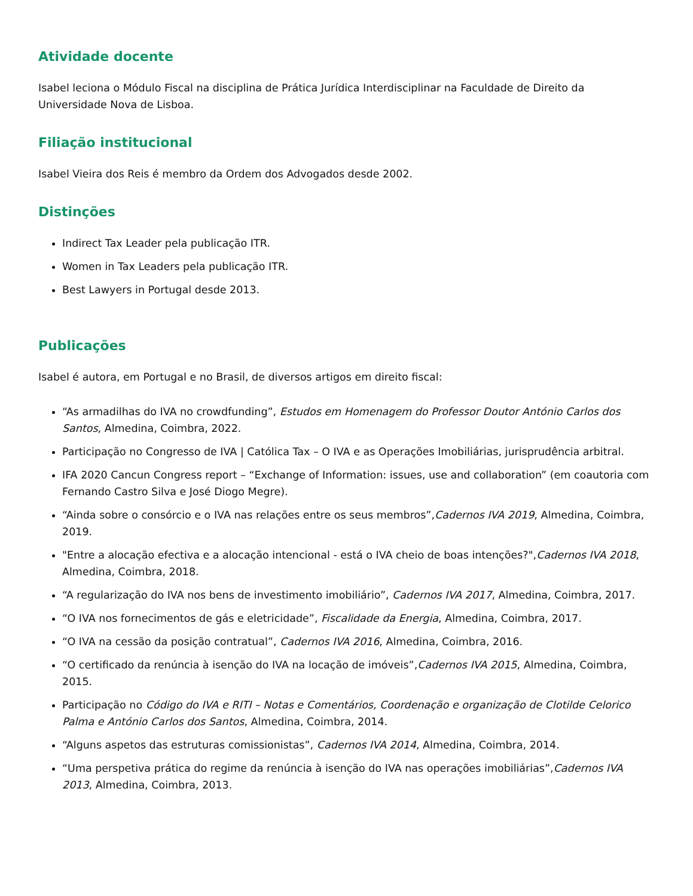Atividade docente
Isabel leciona o Módulo Fiscal na disciplina de Prática Jurídica Interdisciplinar na Faculdade de Direito da Universidade Nova de Lisboa.
Filiação institucional
Isabel Vieira dos Reis é membro da Ordem dos Advogados desde 2002.
Distinções
Indirect Tax Leader pela publicação ITR.
Women in Tax Leaders pela publicação ITR.
Best Lawyers in Portugal desde 2013.
Publicações
Isabel é autora, em Portugal e no Brasil, de diversos artigos em direito fiscal:
“As armadilhas do IVA no crowdfunding”, Estudos em Homenagem do Professor Doutor António Carlos dos Santos, Almedina, Coimbra, 2022.
Participação no Congresso de IVA | Católica Tax – O IVA e as Operações Imobiliárias, jurisprudência arbitral.
IFA 2020 Cancun Congress report – “Exchange of Information: issues, use and collaboration” (em coautoria com Fernando Castro Silva e José Diogo Megre).
“Ainda sobre o consórcio e o IVA nas relações entre os seus membros”,Cadernos IVA 2019, Almedina, Coimbra, 2019.
"Entre a alocação efectiva e a alocação intencional - está o IVA cheio de boas intenções?",Cadernos IVA 2018, Almedina, Coimbra, 2018.
“A regularização do IVA nos bens de investimento imobiliário”, Cadernos IVA 2017, Almedina, Coimbra, 2017.
“O IVA nos fornecimentos de gás e eletricidade”, Fiscalidade da Energia, Almedina, Coimbra, 2017.
“O IVA na cessão da posição contratual”, Cadernos IVA 2016, Almedina, Coimbra, 2016.
“O certificado da renúncia à isenção do IVA na locação de imóveis”,Cadernos IVA 2015, Almedina, Coimbra, 2015.
Participação no Código do IVA e RITI – Notas e Comentários, Coordenação e organização de Clotilde Celorico Palma e António Carlos dos Santos, Almedina, Coimbra, 2014.
“Alguns aspetos das estruturas comissionistas”, Cadernos IVA 2014, Almedina, Coimbra, 2014.
“Uma perspetiva prática do regime da renúncia à isenção do IVA nas operações imobiliárias”,Cadernos IVA 2013, Almedina, Coimbra, 2013.